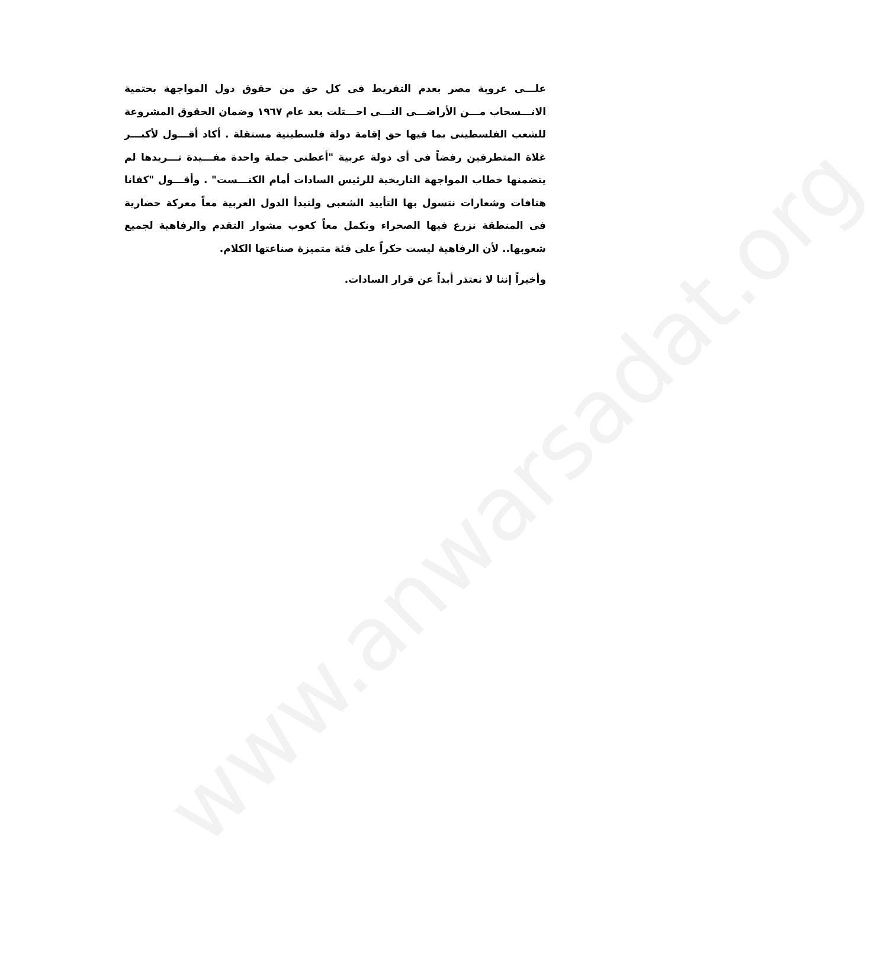www.anwarsadat.org
علـــى عروبة مصر بعدم التفريط فى كل حق من حقوق دول المواجهة بحتمية الانـــسحاب مـــن الأراضـــى التـــى احـــتلت بعد عام ١٩٦٧ وضمان الحقوق المشروعة للشعب الفلسطينى بما فيها حق إقامة دولة فلسطينية مستقلة . أكاد أقـــول لأكبـــر غلاة المتطرفين رفضاً فى أى دولة عربية "أعطنى جملة واحدة مفـــيدة تـــريدها لم يتضمنها خطاب المواجهة التاريخية للرئيس السادات أمام الكنـــست" . وأقـــول "كفانا هتافات وشعارات نتسول بها التأييد الشعبى ولتبدأ الدول العربية معاً معركة حضارية فى المنطقة نزرع فيها الصحراء ونكمل معاً كعوب مشوار التقدم والرفاهية لجميع شعوبها.. لأن الرفاهية ليست حكراً على فئة متميزة صناعتها الكلام.
وأخيراً إننا لا نعتذر أبداً عن قرار السادات.